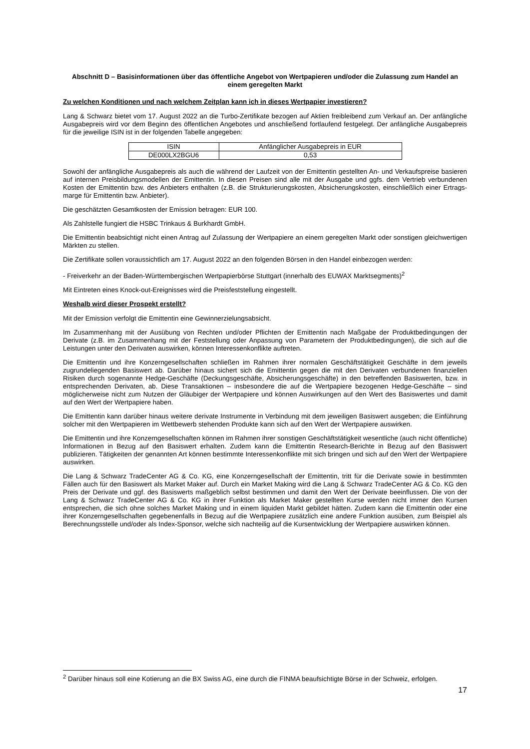Abschnitt D – Basisinformationen über das öffentliche Angebot von Wertpapieren und/oder die Zulassung zum Handel an einem geregelten Markt
Zu welchen Konditionen und nach welchem Zeitplan kann ich in dieses Wertpapier investieren?
Lang & Schwarz bietet vom 17. August 2022 an die Turbo-Zertifikate bezogen auf Aktien freibleibend zum Verkauf an. Der anfängliche Ausgabepreis wird vor dem Beginn des öffentlichen Angebotes und anschließend fortlaufend festgelegt. Der anfängliche Ausgabepreis für die jeweilige ISIN ist in der folgenden Tabelle angegeben:
| ISIN | Anfänglicher Ausgabepreis in EUR |
| --- | --- |
| DE000LX2BGU6 | 0,53 |
Sowohl der anfängliche Ausgabepreis als auch die während der Laufzeit von der Emittentin gestellten An- und Verkaufspreise basieren auf internen Preisbildungsmodellen der Emittentin. In diesen Preisen sind alle mit der Ausgabe und ggfs. dem Vertrieb verbundenen Kosten der Emittentin bzw. des Anbieters enthalten (z.B. die Strukturierungskosten, Absicherungskosten, einschließlich einer Ertrags-marge für Emittentin bzw. Anbieter).
Die geschätzten Gesamtkosten der Emission betragen: EUR 100.
Als Zahlstelle fungiert die HSBC Trinkaus & Burkhardt GmbH.
Die Emittentin beabsichtigt nicht einen Antrag auf Zulassung der Wertpapiere an einem geregelten Markt oder sonstigen gleichwertigen Märkten zu stellen.
Die Zertifikate sollen voraussichtlich am 17. August 2022 an den folgenden Börsen in den Handel einbezogen werden:
- Freiverkehr an der Baden-Württembergischen Wertpapierbörse Stuttgart (innerhalb des EUWAX Marktsegments)<sup>2</sup>
Mit Eintreten eines Knock-out-Ereignisses wird die Preisfeststellung eingestellt.
Weshalb wird dieser Prospekt erstellt?
Mit der Emission verfolgt die Emittentin eine Gewinnerzielungsabsicht.
Im Zusammenhang mit der Ausübung von Rechten und/oder Pflichten der Emittentin nach Maßgabe der Produktbedingungen der Derivate (z.B. im Zusammenhang mit der Feststellung oder Anpassung von Parametern der Produktbedingungen), die sich auf die Leistungen unter den Derivaten auswirken, können Interessenkonflikte auftreten.
Die Emittentin und ihre Konzerngesellschaften schließen im Rahmen ihrer normalen Geschäftstätigkeit Geschäfte in dem jeweils zugrundeliegenden Basiswert ab. Darüber hinaus sichert sich die Emittentin gegen die mit den Derivaten verbundenen finanziellen Risiken durch sogenannte Hedge-Geschäfte (Deckungsgeschäfte, Absicherungsgeschäfte) in den betreffenden Basiswerten, bzw. in entsprechenden Derivaten, ab. Diese Transaktionen – insbesondere die auf die Wertpapiere bezogenen Hedge-Geschäfte – sind möglicherweise nicht zum Nutzen der Gläubiger der Wertpapiere und können Auswirkungen auf den Wert des Basiswertes und damit auf den Wert der Wertpapiere haben.
Die Emittentin kann darüber hinaus weitere derivate Instrumente in Verbindung mit dem jeweiligen Basiswert ausgeben; die Einführung solcher mit den Wertpapieren im Wettbewerb stehenden Produkte kann sich auf den Wert der Wertpapiere auswirken.
Die Emittentin und ihre Konzerngesellschaften können im Rahmen ihrer sonstigen Geschäftstätigkeit wesentliche (auch nicht öffentliche) Informationen in Bezug auf den Basiswert erhalten. Zudem kann die Emittentin Research-Berichte in Bezug auf den Basiswert publizieren. Tätigkeiten der genannten Art können bestimmte Interessenkonflikte mit sich bringen und sich auf den Wert der Wertpapiere auswirken.
Die Lang & Schwarz TradeCenter AG & Co. KG, eine Konzerngesellschaft der Emittentin, tritt für die Derivate sowie in bestimmten Fällen auch für den Basiswert als Market Maker auf. Durch ein Market Making wird die Lang & Schwarz TradeCenter AG & Co. KG den Preis der Derivate und ggf. des Basiswerts maßgeblich selbst bestimmen und damit den Wert der Derivate beeinflussen. Die von der Lang & Schwarz TradeCenter AG & Co. KG in ihrer Funktion als Market Maker gestellten Kurse werden nicht immer den Kursen entsprechen, die sich ohne solches Market Making und in einem liquiden Markt gebildet hätten. Zudem kann die Emittentin oder eine ihrer Konzerngesellschaften gegebenenfalls in Bezug auf die Wertpapiere zusätzlich eine andere Funktion ausüben, zum Beispiel als Berechnungsstelle und/oder als Index-Sponsor, welche sich nachteilig auf die Kursentwicklung der Wertpapiere auswirken können.
<sup>2</sup> Darüber hinaus soll eine Kotierung an die BX Swiss AG, eine durch die FINMA beaufsichtigte Börse in der Schweiz, erfolgen.
17